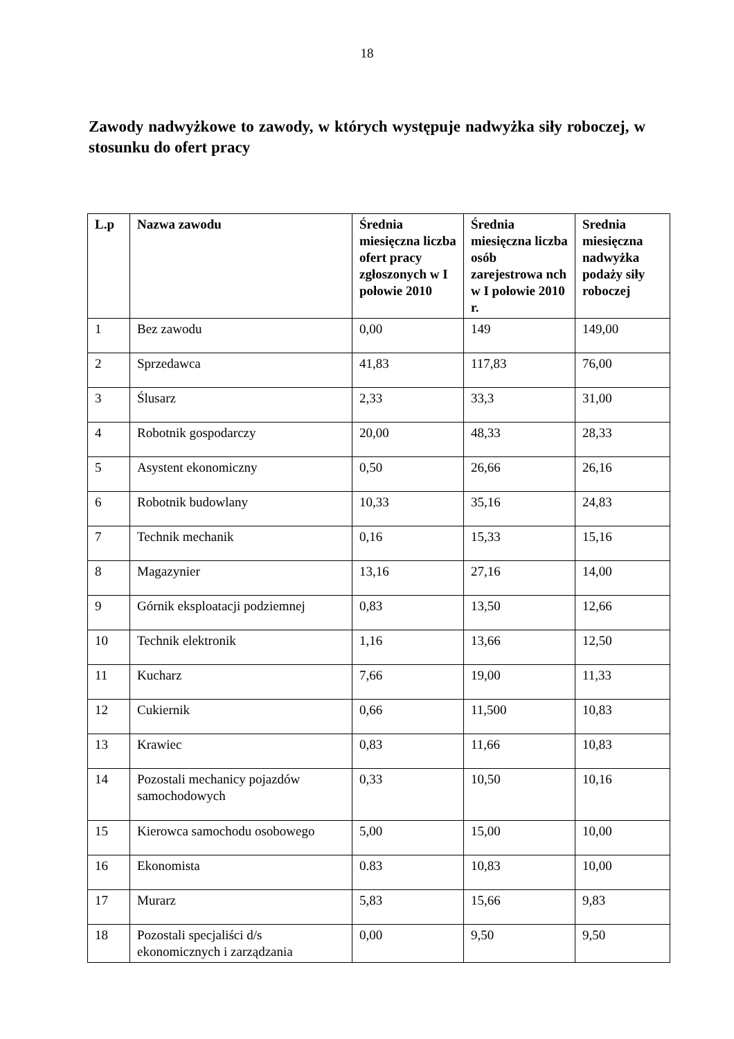18
Zawody nadwyżkowe to zawody, w których występuje nadwyżka siły roboczej, w stosunku do ofert pracy
| L.p | Nazwa zawodu | Średnia miesięczna liczba ofert pracy zgłoszonych w I połowie 2010 | Średnia miesięczna liczba osób zarejestrowa nch w I połowie 2010 r. | Srednia miesięczna nadwyżka podaży siły roboczej |
| --- | --- | --- | --- | --- |
| 1 | Bez zawodu | 0,00 | 149 | 149,00 |
| 2 | Sprzedawca | 41,83 | 117,83 | 76,00 |
| 3 | Ślusarz | 2,33 | 33,3 | 31,00 |
| 4 | Robotnik gospodarczy | 20,00 | 48,33 | 28,33 |
| 5 | Asystent ekonomiczny | 0,50 | 26,66 | 26,16 |
| 6 | Robotnik budowlany | 10,33 | 35,16 | 24,83 |
| 7 | Technik mechanik | 0,16 | 15,33 | 15,16 |
| 8 | Magazynier | 13,16 | 27,16 | 14,00 |
| 9 | Górnik eksploatacji podziemnej | 0,83 | 13,50 | 12,66 |
| 10 | Technik elektronik | 1,16 | 13,66 | 12,50 |
| 11 | Kucharz | 7,66 | 19,00 | 11,33 |
| 12 | Cukiernik | 0,66 | 11,500 | 10,83 |
| 13 | Krawiec | 0,83 | 11,66 | 10,83 |
| 14 | Pozostali mechanicy pojazdów samochodowych | 0,33 | 10,50 | 10,16 |
| 15 | Kierowca samochodu osobowego | 5,00 | 15,00 | 10,00 |
| 16 | Ekonomista | 0.83 | 10,83 | 10,00 |
| 17 | Murarz | 5,83 | 15,66 | 9,83 |
| 18 | Pozostali specjaliści d/s ekonomicznych i zarządzania | 0,00 | 9,50 | 9,50 |